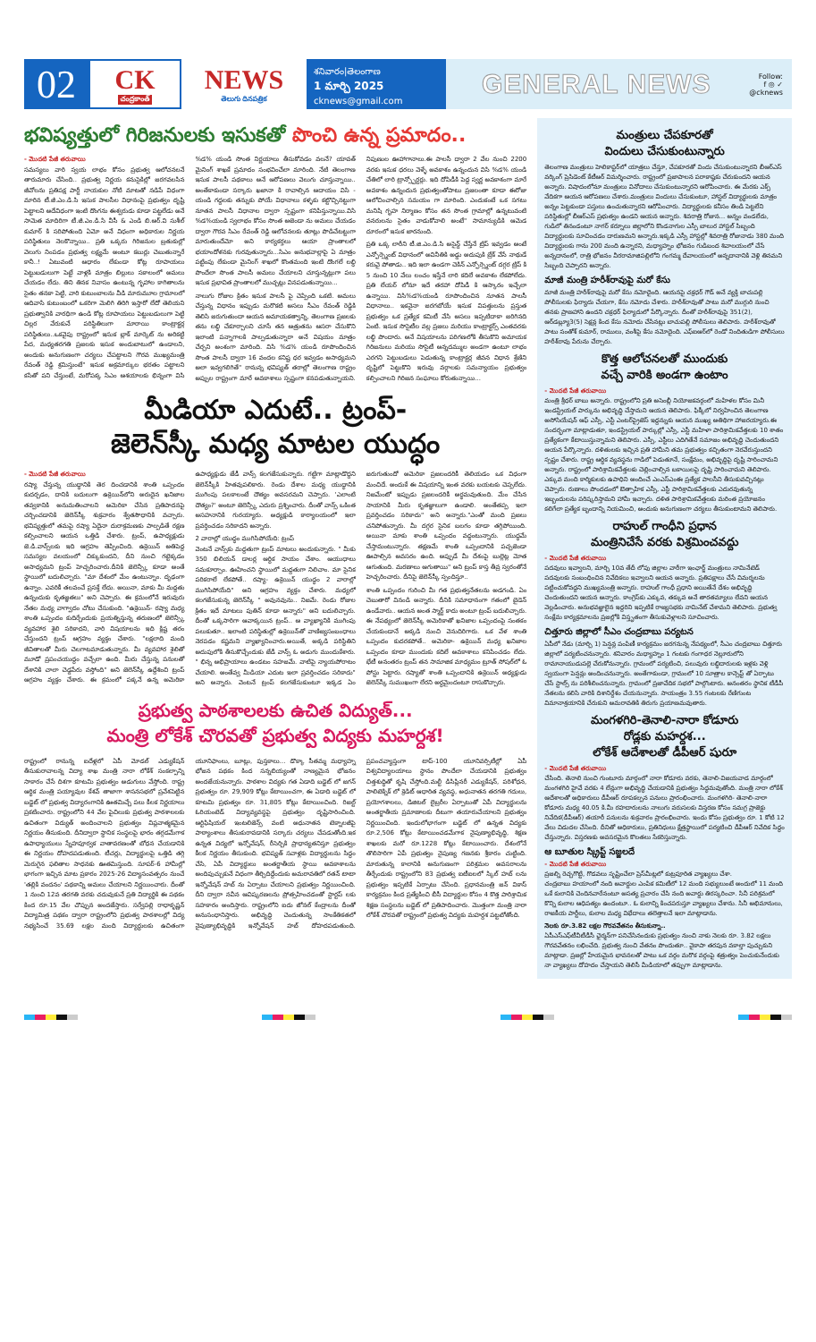02
CK
చంద్రకాంత్
NEWS
తెలుగు దినపత్రిక
శనివారం|తెలంగాణ
1 మార్చి 2025
cknews@gmail.com
GENERAL NEWS Follow:
f ◎ ✓
@cknews
భవిష్యత్తులో గిరిజనులకు ఇసుకతో పొంచి ఉన్న ప్రమాదం..
- మొదటి పేజీ తరువాయి
సమస్యలు వారి స్వయ లాభం కోసం ప్రభుత్వ ఆలోచనలనే తారుమారు చేసింది.. ప్రభుత్వ నిర్ణయ కనుసైకిల్లో జరగవలసిన జీవోలను ప్రతిపక్ష పార్టీ నాయకుల నోటి మాటతో నడిపే విధంగా మారిన టీ.జీ.ఎం.డి.సి ఇసుక పాలసీల విధానంపై ప్రభుత్వం దృష్టి పెట్టాలని అదేవిధంగా ఇంటి దొంగను ఈశ్వరుడు కూడా పట్టలేడు అనే సామెత మాదిరిగా టీ.జీ.ఎం.డి.సి వీసీ & ఎండి బి.ఆర్.వి సుశీల్ కుమార్ కి సరిపోతుంది ఏమో అనే విధంగా అధికారుల నిర్ణయ పరిస్థితులు నెలకొన్నాయి.. ప్రతి ఒక్కరు గిరిజనుల బ్రతుకుల్లో వెలుగు నింపడం ప్రభుత్వ లక్ష్యమే అంటూ కబుర్లు చెబుతున్నారే కానీ..! ఏటువంటి ఆధారం లేకుండా కోట్ల రూపాయలు పెట్టుబడులుగా పెట్టే వాళ్లకి మాత్రం బిల్లులు సకాలంలో అమలు చేయడం లేదు. తిని తినక నివాసం ఉంటున్న గృహాల కాగితాలను సైతం తనకా పెట్టి, వారి కుటుంబాలను వీడి మారుమూల గ్రామాలలో ఆదివాసి కుటుంబంలో ఒకరిగా మెలిగి తిరిగి ఇస్తారో లేదో తెలియని ప్రభుత్వానికి వారధిగా ఉండి కోట్ల రూపాయలు పెట్టుబడులుగా పెట్టి చిల్లర వేరుకునే పరిస్థితిలుగా మారాయి కాంట్రాక్టర్ల పరిస్థితులు..ఒకవైపు రాష్ట్రంలో ఇసుక బ్లాక్ మార్కెట్ ను అరికట్టి పేద, మధ్యతరగతి ప్రజలకు ఇసుక అందుబాటులో ఉండాలని, అందుకు అనుగుణంగా చర్యలు చేపట్టాలని గౌరవ ముఖ్యమంత్రి రేవంత్ రెడ్డి శ్రమిస్తుంటే" ఇసుక అక్రమార్కుల భరతం పట్టాలని కసితో పని చేస్తుంటే, మరోపక్క సిఎం ఆశయాలకు భిన్నంగా విసి %డ% యండి సొంత నిర్ణయాలు తీసుకోవడం వలనే? యావత్ మైనింగ్ శాఖకే ప్రమాదం సంభవించేలా మారింది. నేటి తెలంగాణ ఇసుక పాలసీ పథకాలు అనే ఆరోపణలు వెలుగు చూస్తున్నాయి.. అంతేకాకుండా సర్కారు ఖజానా కి రావాల్సిన ఆదాయం విసి - యండి గద్దలకు తన్నుకు పోయే విధానాలు కళ్ళకు కట్టొచ్చినట్టుగా నూతన పాలసీ విధానాల ద్వారా స్పష్టంగా కనిపిస్తున్నాయి.విసి %డ%యండి స్వలాభం కోసం సొంత అజెండా ను అమలు చేయడం ద్వారా గౌరవ సిఎం రేవంత్ రెడ్డి ఆలోచనలకు తూట్లు పొడిచేటట్టుగా మారుతుందేమో అని కార్యకర్తలు ఆయా ప్రాంతాలలో భయాందోళనకు గురవుతున్నారు...సిఎం అనుభవాల్లాపై ఏ మాత్రం పట్టింపు లేకుండా మైనింగ్ శాఖలో కొంతమంది ఇంటి దొంగలే లబ్ధి పొందేలా సొంత పాలసీ అమలు చేయాలని చూస్తున్నట్లుగా పలు ఇసుక ప్రభావిత ప్రాంతాలలో ముచ్చట్లు వినపడుతున్నాయి...
నాలుగు రోజుల క్రితం ఇసుక పాలసీ పై చెప్పింది ఒకటి. అమలు చేస్తున్న విధానం ఇప్పుడు మరొకటి అసలు సీఎం రేవంత్ రెడ్డికి తెలిసి జరుగుతుందా ఆయన అమాయకత్వాన్ని, తెలంగాణ ప్రజలకు తను లబ్ధి చేకూర్చాలని చూసే తన ఆత్రుతను ఆసరా చేసుకొని ఇలాంటి పన్నాగాలకి పాల్పడుతున్నారా అనే విషయం మాత్రం చేర్చని అంశంగా మారింది. విసి %డ% యండి రూపొందించిన సొంత పాలసీ ద్వారా 16 వందల కనిష్ట ధర ఇవ్వడం అసాధ్యమని అలా ఇవ్వగలిగితే" రానున్న భవిష్యత్ తరాల్లో తెలంగాణ రాష్ట్రం అప్పుల రాష్ట్రంగా మారే అవకాశాలు స్పష్టంగా కనపడుతున్నాయని. నిపుణుల ఊహాగానాలు.ఈ పాలసీ ద్వారా 2 వేల నుంచి 2200 వరకు ఇసుక ధరలు వెళ్ళే అవకాశం ఉన్నందున విసి %డ% యండి చేతిలో లారి ట్రాన్స్పోర్టర్లు. ఇది దోపిడీకి పెద్ద స్వర్ణ అవకాశంగా మారే అవకాశం ఉన్నందున ప్రభుత్వంతోపాటు ప్రజలంతా కూడా ఈరోజు ఆలోచించాల్సిన సమయం గా మారింది. ఎందుకంటే ఒక సగటు మనిషి గృహ నిర్మాణం కోసం తన సొంత గ్రామాల్లో ఉన్నటువంటి వనరులను సైతం వాడుకోవాలి అంటే" సామాన్యుడికి ఆమెడ దూరంలో ఇసుక జారనుంది.
ప్రతి ఒక్క లారీని టీ.జి.ఎం.డి.సి అసైన్డ్ చేస్తేనే ట్రిప్ ఇవ్వడం అంటే ఎన్ఫోర్స్మెంట్ విధానంలో అవినీతికి అడ్డు అదుపుకి బ్రేక్ వేసే నాథుడే కరువై పోతాడు.. ఇది ఇలా ఉండగా చెకిన్ ఎన్ఫోర్స్మెంట్ దగ్గర ట్రిప్ కి 5 నుంచి 10 వేలు లంచం ఇస్తేనే లారి కదిలే అవకాశం లేకపోలేదు. ప్రతి లేయర్ లోనూ ఇదే తరహా దోపిడీ కి ఆస్కారం ఇచ్చేలా ఉన్నాయి. విసి%డ%యండి రూపొందించిన నూతన పాలసీ విధానాలు.. ఇకనైనా జరగబోయే ఇసుక విపత్తులను ప్రస్తుత ప్రభుత్వం ఒక ప్రత్యేక కమిటీ వేసి అసలు ఇప్పటిదాకా జరిగినది ఏంటి. ఇసుక సొసైటీల వల్ల ప్రజలు మరియు కాంట్రాక్టర్స్ ఎంతవరకు లబ్ధి పొందారు. అనే విషయాలను పరిగణలోకి తీసుకొని అమాయక గిరిజనులు మరియు సొసైటీ అన్నదమ్ముల అండగా ఉంటూ లాభం ఎరగని పెట్టుబడులు పెడుతున్న కాంట్రాక్టర్ల జీవన విధాన శ్రేణిని దృష్టిలో పెట్టుకొని ఇరువు వర్గాలకు సమన్యాయం ప్రభుత్వం కల్పించాలని గిరిజన సంఘాలు కోరుతున్నాయి...
మీడియా ఎదుటే.. ట్రంప్-
జెలెన్‌స్కీ మధ్య మాటల యుద్ధం
- మొదటి పేజీ తరువాయి
రష్యా చేస్తున్న యుద్ధానికి తెర దించడానికి శాంతి ఒప్పందం కుదర్చడం, దానికి బదులుగా ఉక్రెయిన్‌లోని అరుదైన ఖనిజాల తవ్వకానికి అనుమతించాలని అమెరికా చేసిన ప్రతిపాదనపై చర్చించడానికి జెలెన్‌స్కీ శుక్రవారం శ్వేతసౌధానికి వచ్చారు. భవిష్యత్తులో తమపై రష్యా ఏదైనా దురాక్రమణకు పాల్పడితే రక్షణ కల్పించాలని ఆయన ఒత్తిడి చేశారు. ట్రంప్, ఉపాధ్యక్షుడు జె.డి.వాన్స్‌లకు ఇది ఆగ్రహం తెప్పించింది. ఉక్రెయిన్ అతిపెద్ద సమస్యల వలయంలో చిక్కుకుందని, దీని నుంచి గట్టెక్కడం అసాధ్యమని ట్రంప్ హెచ్చరించారు.దీనికి జెలెన్స్కీ కూడా అంతే స్థాయిలో బదులిచ్చారు. "మా దేశంలో మేం ఉంటున్నాం. దృఢంగా ఉన్నాం. ఎవరికీ తలవంచే ప్రసక్తే లేదు. అయినా, మాకు మీ మద్దతు ఉన్నందుకు కృతజ్ఞతలు" అని చెప్పారు. ఈ క్రమంలోనే ఇరువురు నేతల మధ్య వాగ్వాదం చోటు చేసుకుంది. "ఉక్రెయిన్- రష్యా మధ్య శాంతి ఒప్పందం కుదిర్చేందుకు ప్రయత్నిస్తున్న తరుణంలో జెలెన్స్కీ వ్యవహార శైలి సరికాదని, వారి విషయాలను ఇది క్లిష్ట తరం చేస్తుందని ట్రంప్ ఆగ్రహం వ్యక్తం చేశారు. "లక్షలాది మంది జీవితాలతో మీరు చెలగాటమాడుతున్నారు. మీ వ్యవహార శైలితో మూడో ప్రపంచయుద్ధం వచ్చేలా ఉంది. మీరు చేస్తున్న పనులతో దేశానికి చాలా చెడ్డపేరు వస్తోంది" అని జెలెన్‌స్కీ ఉద్దేశించి ట్రంప్ ఆగ్రహం వ్యక్తం చేశారు. ఈ క్రమంలో పక్కనే ఉన్న అమెరికా ఉపాధ్యక్షుడు జేడీ వాన్స్ కలగజేసుకున్నారు. గట్టిగా మాట్లాడొద్దని జెలెన్‌స్కీకి హితవుపలికారు. రెండు దేశాల మధ్య యుద్ధానికి ముగింపు పలకాలంటే దౌత్యం అవసరమని చెప్పారు. 'ఎలాంటి దౌత్యం?' అంటూ జెలెన్స్కీ ఎదురు ప్రశ్నించారు. దీంతో వాన్స్ ఒకింత అసహనానికి గురయ్యారు. అధ్యక్షుడి కార్యాలయంలో ఇలా ప్రవర్తించడం సరికాదని అన్నారు.
2 వారాల్లో యుద్ధం ముగిసిపోయేది: ట్రంప్
వెంటనే వాన్స్‌కు మద్దతుగా ట్రంప్ మాటలు అందుకున్నారు. " మీకు 350 బిలియన్ డాలర్ల ఆర్థిక సాయం చేశాం. ఆయుధాలు సమకూర్చాం. ఊహించని స్థాయిలో మద్దతుగా నిలిచాం. మా సైనిక పరికరాలే లేకపోతే.. రష్యా- ఉక్రెయిన్ యుద్ధం 2 వారాల్లో ముగిసిపోయేది" అని ఆగ్రహం వ్యక్తం చేశారు. మధ్యలో కలగజేసుకున్న జెలెన్‌స్కీ " అవునవును.. నిజమే. రెండు రోజుల క్రితం ఇదే మాటలు పుతిన్ కూడా అన్నారు" అని బదులిచ్చారు. దీంతో ఒక్కసారిగా ఆవాక్కయిన ట్రంప్.. ఆ వ్యాఖ్యానికి ముగింపు పలుకుతూ.. ఇలాంటి పరిస్థితుల్లో ఉక్రెయిన్‌తో వాణిజ్యసంబంధాలు నెరపడం కష్టమని వ్యాఖ్యానించారు.అయితే, అక్కడి పరిస్థితిని అదుపులోకి తీసుకొచ్చేందుకు జేడీ వాన్స్ ఓ అడుగు ముందుకేశారు. " భిన్న అభిప్రాయాలు ఉండటం సహజమే. వాటిపై న్యాయపోరాటం చేయాలి. అంతేవ్వ మీడియా ఎదుట ఇలా ప్రవర్తించడం సరికాదు" అని అన్నారు. వెంటనే ట్రంప్ కలగజేసుకుంటూ ఇక్కడ ఏం జరుగుతుందో అమెరికా ప్రజలందరికీ తెలియడం ఒక విధంగా మంచిదే. అందుకే ఈ విషయాన్ని ఇంత వరకు బయటకు చెప్పలేదు. నిజమేంటో ఇప్పుడు ప్రజలందరికీ అర్థమవుతుంది. మేం చేసిన సాయానికి మీరు కృతజ్ఞులుగా ఉండాలి. అంతేతప్ప ఇలా ప్రవర్తించడం సరికాదు" అని అన్నారు."ఎంతో మంది ప్రజలు చనిపోతున్నారు. మీ దగ్గర సైనిక బలగం కూడా తగ్గిపోయింది. అయినా మాకు శాంతి ఒప్పందం వద్దంటున్నారు. యుద్ధమే చేస్తామంటున్నారు. తక్షణమే శాంతి ఒప్పందానికి పచ్చజెండా ఊపాల్సిన అవసరం ఉంది. అప్పుడే మీ దేశంపై బుల్లెట్ల మోత ఆగుతుంది. మరణాలు ఆగుతాయి" అని ట్రంప్ కాస్త తీవ్ర స్వరంతోనే హెచ్చరించారు. దీనిపై జెలెన్‌స్కీ స్పందిస్తూ..
శాంతి ఒప్పందం గురించి మీ గత ప్రభుత్వనేతలను అడగండి. ఏం చెబుతారో వినండి అన్నారు. దీనికి సమాధానంగా గతంలో బైడెన్ ఉండేవారు.. ఆయన అంత స్మార్ట్ కాదు అంటూ ట్రంప్ బదులిచ్చారు. ఈ నేపథ్యంలో జెలెన్‌స్కీ అమెరికాతో ఖనిజాల ఒప్పందంపై సంతకం చేయకుండానే అక్కడి నుంచి వెనుదిరిగారు. ఒక వేళ శాంతి ఒప్పందం కుదరకపోతే.. అమెరికా- ఉక్రెయిన్ మధ్య ఖనిజాల ఒప్పందం కూడా ముందుకు కదిలే అవకాశాలు కనిపించడం లేదు. భేటీ అనంతరం ట్రంప్ తన సామాజిక మాధ్యమం ట్రూత్ సోషల్‌లో ఓ పోస్టు పెట్టారు. రష్యాతో శాంతి ఒప్పందానికి ఉక్రెయిన్ అధ్యక్షుడు జెలెన్‌స్కీ సుముఖంగా లేరని అర్థమైందంటూ రాసుకొచ్చారు.
ప్రభుత్వ పాఠశాలలకు ఉచిత విద్యుత్...
మంత్రి లోకేశ్ చొరవతో ప్రభుత్వ విద్యకు మహర్దశ!
రాష్ట్రంలో రానున్న ఐదేళ్లలో ఏపీ మోడల్ ఎడ్యుకేషన్ తీసుకురావాలన్న విద్యా శాఖ మంత్రి నారా లోకేశ్ సంకల్పాన్ని సాకారం చేసే దిశగా కూటమి ప్రభుత్వం అడుగులు వేస్తోంది. రాష్ట్ర ఆర్థిక మంత్రి పయ్యావుల కేశవ్ తాజాగా శాసనసభలో ప్రవేశపెట్టిన బడ్జెట్ లో ప్రభుత్వ విద్యారంగానికి ఊతమిచ్చే పలు కీలక నిర్ణయాలు ప్రకటించారు. రాష్ట్రంలోని 44 వేల పైచిలుకు ప్రభుత్వ పాఠశాలలకు ఉచితంగా విద్యుత్ అందించాలని ప్రభుత్వం విప్లవాత్మకమైన నిర్ణయం తీసుకుంది. దీనిద్వారా స్థానిక సంస్థలపై భారం తగ్గడమేగాక ఉపాధ్యాయులు స్నేహపూర్వక వాతావరణంతో బోధన చేయడానికి ఈ నిర్ణయం దోహదపడుతుంది. టీచర్లు, విద్యార్థులపై ఒత్తిడి తగ్గి మెరుగైన ఫలితాల సాధనకు ఊతమిస్తుంది. సూపర్-6 హామీల్లో భాగంగా ఇచ్చిన మాట ప్రకారం 2025-26 విద్యాసంవత్సరం నుంచే 'తల్లికి వందనం' పథకాన్ని అమలు చేయాలని నిర్ణయించారు. దీంతో 1 నుంచి 12వ తరగతి వరకు చదువుకునే ప్రతి విద్యార్థికి ఈ పథకం కింద రూ.15 వేల చొప్పున అందజేస్తారు. సర్వేపల్లి రాధాకృష్ణన్ విద్యామిత్ర పథకం ద్వారా రాష్ట్రంలోని ప్రభుత్వ పాఠశాలల్లో విద్య నభ్యసించే 35.69 లక్షల మంది విద్యార్థులకు ఉచితంగా యూనిఫాంలు, బూట్లు, పుస్తకాలు... డొక్కా సీతమ్మ మధ్యాహ్న భోజన పథకం కింద సన్నబియ్యంతో నాణ్యమైన భోజనం అందజేయనున్నారు. పాఠశాల విద్యకు గత ఏడాది బడ్జెట్ లో జగన్ ప్రభుత్వం రూ. 29,909 కోట్లు కేటాయించగా, ఈ ఏడాది బడ్జెట్ లో కూటమి ప్రభుత్వం రూ. 31,805 కోట్లు కేటాయించింది. రిజల్ట్ ఓరియంటెడ్ విద్యావ్యవస్థపై ప్రభుత్వం దృష్టిసారించింది. ఆర్టిఫిషియల్ ఇంటలిజెన్స్ వంటి అధునాతన టెక్నాలజీపై పాఠ్యాంశాలు తీసుకురావడానికి సర్కారు చర్యలు చేపడుతోంది.ఇక ఉన్నత విద్యలో ఇన్నోవేషన్, రీసెర్చికి ప్రాధాన్యతనిస్తూ ప్రభుత్వం కీలక నిర్ణయం తీసుకుంది. భవిష్యత్ సవాళ్లకు విద్యార్థులను సిద్ధం చేసి, ఏపీ విద్యార్థులు అంతర్జాతీయ స్థాయి అవకాశాలను అందిపుచ్చుకునే విధంగా తీర్చిదిద్దేందుకు అమరావతిలో రతన్ టాటా ఇన్నోవేషన్ హబ్ ను ఏర్పాటు చేయాలని ప్రభుత్వం నిర్ణయించింది. దీని ద్వారా నవీన ఆవిష్కరణలను ప్రోత్సహించడంతో స్టార్టప్ లకు సహకారం అందిస్తారు. రాష్ట్రంలోని ఐదు జోనల్ కేంద్రాలను దీంతో అనుసంధానిస్తారు. అభివృద్ధి చెందుతున్న సాంకేతికతలో నైపుణ్యాభివృద్ధికి ఇన్నోవేషన్ హబ్ దోహదపడుతుంది. ప్రపంచవ్యాప్తంగా టాప్-100 యూనివర్సిటీల్లో ఏపీ విశ్వవిద్యాలయాలు స్థానం పొందేలా చేయడానికి ప్రభుత్వం చిత్తశుద్ధితో కృషి చేస్తోంది.మల్టీ డిసిప్లినరీ ఎడ్యుకేషన్, పరిశోధన, పాలిటెక్నిక్ లో క్రెడిట్ ఆధారిత వ్యవస్థ, అధునాతన తరగతి గదులు, ప్రయోగశాలలు, డిజిటల్ లైబ్రరీల ఏర్పాటుతో ఏపీ విద్యార్థులను అంతర్జాతీయ ప్రమాణాలకు దీటుగా తయారుచేయాలని ప్రభుత్వం నిర్ణయించింది. ఇందులోభాగంగా బడ్జెట్ లో ఉన్నత విద్యకు రూ.2,506 కోట్లు కేటాయించడమేగాక నైపుణ్యాభివృద్ధి, శిక్షణ శాఖలకు మరో రూ.1228 కోట్లు కేటాయించారు. దేశంలోనే తొలిసారిగా ఏపీ ప్రభుత్వం నైపుణ్య గణనకు శ్రీకారం చుట్టింది. మారుతున్న కాలానికి అనుగుణంగా పరిశ్రమల అవసరాలను తీర్చేందుకు రాష్ట్రంలోని 83 ప్రభుత్వ ఐటీఐలలో స్కిల్ హబ్ లను ప్రభుత్వం ఇప్పటికే ఏర్పాటు చేసింది. ప్రధానమంత్రి జన్ వికాస్ కార్యక్రమం కింద ప్రత్యేకించి బీసీ విద్యార్థుల కోసం 4 కొత్త పారిశ్రామిక శిక్షణ సంస్థలను బడ్జెట్ లో ప్రతిపాదించారు. మొత్తంగా మంత్రి నారా లోకేశ్ చొరవతో రాష్ట్రంలో ప్రభుత్వ విద్యకు మహర్దశ పట్టబోతోంది.
మంత్రులు చేపకూరతో
విందులు చేసుకుంటున్నారు
తెలంగాణ మంత్రులు హెలికాప్టర్‌లో యాత్రలు చేస్తూ, చేపకూరతో విందు చేసుకుంటున్నారని బీఆర్ఎస్ వర్కింగ్ ప్రెసిడెంట్ కేటీఆర్ విమర్శించారు. రాష్ట్రంలో ప్రజాపాలన పరాకాష్ఠకు చేరుకుందని ఆయన అన్నారు. విషాదంలోనూ మంత్రులు వినోదాలు చేసుకుంటున్నారని ఆరోపించారు. ఈ మేరకు ఎక్స్ వేదికగా ఆయన ఆరోపణలు చేశారు.మంత్రులు విందులు చేసుకుంటూ, హాస్టల్ విద్యార్థులకు మాత్రం అన్నం పెట్టకుండా పస్తులు ఉంచుతున్నారని ఆరోపించారు. విద్యార్థులకు కనీసం తిండి పెట్టలేని పరిస్థితుల్లో బీఆర్ఎస్ ప్రభుత్వం ఉండని ఆయన అన్నారు. శివరాత్రి రోజున... అన్నం వండలేదు, గుడిలో తినండంటూ నాగర్ కర్నూలు జిల్లాలోని కొండనాగుల ఎస్సీ బాలుర హాస్టల్ సిబ్బంది విద్యార్థులకు సూచించడం దారుణమని అన్నారు.ఇక్కడి ఎస్సీ హాస్టల్లో శివరాత్రి రోజునాడు 380 మంది విద్యార్థులకు గాను 200 మంది ఉన్నారని, మధ్యాహ్నం భోజనం గుడిబంద శివాలయంలో చేసే అన్నదానంలో, రాత్రి భోజనం వీరరామాజిపల్లిలోని గంగమ్మ దేవాలయంలో అన్నదానానికి వెళ్లి తినమని సిబ్బంది చెప్పారని అన్నారు.
మాజీ మంత్రి హరీశ్‌రావుపై మరో కేసు
మాజీ మంత్రి హరీశ్‌రావుపై మరో కేసు నమోదైంది. ఆయనపై చక్రధర్ గౌడ్ అనే వ్యక్తి బాచుపల్లి పోలీసులకు ఫిర్యాదు చేయగా, కేసు నమోదు చేశారు. హరీశ్‌రావుతో పాటు మరో ముగ్గురి నుంచి తనకు ప్రాణహాని ఉందని చక్రధర్ ఫిర్యాదులో పేర్కొన్నారు. దీంతో హరీశ్‌రావుపై 351(2), ఆర్‌డబ్ల్యూ3(5) సెక్షన్ల కింద కేసు నమోదు చేసినట్లు బాచుపల్లి పోలీసులు తెలిపారు. హరీశ్‌రావుతో పాటు సంతోశ్ కుమార్, రాములు, వంశీపై కేసు నమోదైంది. ఎఫ్ఐఆర్‌లో రెండో నిందితుడిగా పోలీసులు హరీశ్‌రావు పేరును చేర్చారు.
కొత్త ఆలోచనలతో ముందుకు
వచ్చే వారికి అండగా ఉంటాం
- మొదటి పేజీ తరువాయి
మంత్రి శ్రీధర్ బాబు అన్నారు. రాష్ట్రంలోని ప్రతి అసెంబ్లీ నియోజకవర్గంలో మహిళల కోసం మినీ ఇండస్ట్రియల్ పార్కును అభివృద్ధి చేస్తామని ఆయన తెలిపారు. ఫిక్కీలో నిర్వహించిన తెలంగాణ అసోసియేషన్ ఆఫ్ ఎస్సీ, ఎస్టీ ఎంటర్‌ప్రైజెస్ ఇద్దన్నుకు ఆయన ముఖ్య అతిథిగా హాజరయ్యారు.ఈ సందర్భంగా మాట్లాడుతూ, ఇండస్ట్రియల్ పార్కుల్లో ఎస్సీ, ఎస్టీ మహిళా పారిశ్రామికవేత్తలకు 10 శాతం ప్రత్యేకంగా కేటాయిస్తున్నామని తెలిపారు. ఎస్సీ, ఎస్టీలు ఎదిగితేనే సమాజం అభివృద్ధి చెందుతుందని ఆయన పేర్కొన్నారు. దళితులకు ఇచ్చిన ప్రతి హామీని తమ ప్రభుత్వం కచ్చితంగా నెరవేరుస్తుందని స్పష్టం చేశారు. రాష్ట్ర ఆర్థిక వ్యవస్థను గాడిలో పెడుతూనే, సంక్షేమం, అభివృద్ధిపై దృష్టి సారించామని అన్నారు. రాష్ట్రంలో పారిశ్రామికవేత్తలకు చెల్లించాల్సిన బకాయిలపై దృష్టి సారించామని తెలిపారు. ఎక్కువ మంది కార్మికులకు ఉపాధిని అందించే ఎంఎస్ఎంఈ ప్రత్యేక పాలసీని తీసుకువచ్చినట్లు చెప్పారు. రుణాలు పొందడంలో ఔత్సాహిక ఎస్సీ, ఎస్టీ పారిశ్రామికవేత్తలకు ఎదురవుతున్న ఇబ్బందులను పరిష్కరిస్తామని హామీ ఇచ్చారు. దళిత పారిశ్రామికవేత్తలకు మరింత ప్రయోజనం కలిగేలా ప్రత్యేక బృందాన్ని నియమించి, అందుకు అనుగుణంగా చర్యలు తీసుకుంటామని తెలిపారు.
రాహుల్ గాంధీని ప్రధాన
మంత్రినిచేసే వరకు విశ్రమించవద్దు
- మొదటి పేజీ తరువాయి
పదవులు ఇవ్వాలని, మార్చి 10వ తేదీ లోపు జిల్లాల వారీగా ఇంఛార్జ్ మంత్రులు నామినేటెడ్ పదవులకు సంబంధించిన నివేదికలు ఇవ్వాలని ఆయన అన్నారు. ప్రతిపక్షాలు చేసే విమర్శలను పట్టించుకోవద్దని ముఖ్యమంత్రి అన్నారు. రాహుల్ గాంధీ ప్రధాని అయితేనే దేశం అభివృద్ధి చెందుతుందని ఆయన అన్నారు. కాంగ్రెస్‌కు ఎక్కువ, తక్కువ అనే తారతమ్యాలు లేవని ఆయన వెల్లడించారు. అనుభవజ్ఞులైన ఇద్దరిని ఇప్పటికే రాజ్యసభకు నామినేట్ చేశామని తెలిపారు. ప్రభుత్వ సంక్షేమ కార్యక్రమాలను ప్రజల్లోకి విస్తృతంగా తీసుకువెళ్లాలని సూచించారు.
చిత్తూరు జిల్లాలో సీఎం చంద్రబాబు పర్యటన
ఏపీలో నేడు (మార్చి 1) పెన్షన్ల పంపిణీ కార్యక్రమం జరగనున్న నేపథ్యంలో, సీఎం చంద్రబాబు చిత్తూరు జిల్లాలో పర్యటించనున్నారు. శనివారం మధ్యాహ్నం 1 గంటకు గంగాధర నెల్లూరులోని రామానాయుడుపల్లె చేరుకోనున్నారు. గ్రామంలో పర్యటించి, పలువురు లబ్ధిదారులకు ఇళ్లకు వెళ్లి స్వయంగా పెన్షన్లు అందించనున్నారు. అంతేగాకుండా, గ్రామంలో 10 సూత్రాల కాన్సెప్ట్ తో ఏర్పాటు చేసే స్టాల్స్ ను పరిశీలించనున్నారు. గ్రామంలో ప్రజావేదిక సభలో పాల్గొంటారు. అనంతరం స్థానిక టీడీపీ నేతలను కలిసి వారికి దిశానిర్దేశం చేయనున్నారు. సాయంత్రం 3.55 గంటలకు రేణిగుంట విమానాశ్రయానికి చేరుకుని అమరావతికి తిరుగు ప్రయాణమవుతారు.
మంగళగిరి-తెనాలి-నారా కోడూరు
రోడ్లకు మహర్దశ...
లోకేశ్ ఆదేశాలతో డీపీఆర్ షురూ
- మొదటి పేజీ తరువాయి
చేసింది. తెనాలి నుంచి గుంటూరు మార్గంలో నారా కోడూరు వరకు, తెనాలి-విజయవాడ మార్గంలో మంగళగిరి హైవే వరకు 4 లేన్లుగా అభివృద్ధి చేయడానికి ప్రభుత్వం సిద్ధమవుతోంది. మంత్రి నారా లోకేశ్ ఆదేశాలతో అధికారులు డీపీఆర్ రూపకల్పన పనులు ప్రారంభించారు. మంగళగిరి- తెనాలి-నారా కోడూరు మధ్య 40.05 కి.మీ రహదారులను నాలుగు వరుసలకు విస్తరణ కోసం సమగ్ర ప్రాజెక్టు నివేదిక(డీపీఆర్) తయారీ పనులను శుక్రవారం ప్రారంభించారు. ఇందు కోసం ప్రభుత్వం రూ. 1 కోటి 12 వేలు విడుదల చేసింది. దీనితో అధికారులు, ప్రతినిధులు క్షేత్రస్థాయిలో పర్యటించి డీపీఆర్ నివేదిక సిద్ధం చేస్తున్నారు. విస్తరణకు అవసరమైన కొలతలు సేకరిస్తున్నారు.
ఆ బూతుల స్క్రిప్ట్ సజ్జలదే
- మొదటి పేజీ తరువాయి
ప్రజల్ని రెచ్చగొట్టి, గొడవలు సృష్టించేలా ప్రెస్‌మీట్లలో కుట్రపూరిత వ్యాఖ్యలు చేశా.
చంద్రబాబు హయాంలో నంది అవార్డుల ఎంపిక కమిటీలో 12 మంది సభ్యులుంటే అందులో 11 మంది ఒకే కులానికి చెందినవారేనంటూ అసత్య ప్రచారం చేసి నంది అవార్డు తిరస్కరించా. సినీ పరిశ్రమలో కొన్ని కులాల ఆధిపత్యం ఉందంటూ.. ఓ కులాన్ని కించపరుస్తూ వ్యాఖ్యలు చేశాను. సినీ అభిమానులు, రాజకీయ పార్టీలు, కులాల మధ్య విభేదాలు తలెత్తాలనే ఇలా మాట్లాడాను.
నెలకు రూ.3.82 లక్షల గౌరవవేతనం తీసుకున్నా..
ఏపీఎస్ఎఫ్‌టీవీటీడీసీ ఛైర్మన్‌గా పనిచేసినందుకు ప్రభుత్వం నుంచి నాకు నెలకు రూ. 3.82 లక్షలు గౌరవవేతనం లభించేది. ప్రభుత్వ నుంచి వేతనం పొందుతూ.. వైకాపా తరపున వకాల్తా పుచ్చుకుని మాట్లాడా. ప్రజల్లో హేయమైన భావనలతో పాటు ఒక వర్గం మరొక వర్గంపై శత్రుత్వం పెంచుకునేందుకు నా వ్యాఖ్యలు దోహదం చేస్తాయని తెలిసీ మీడియాలో తప్పుగా మాట్లాడాను.